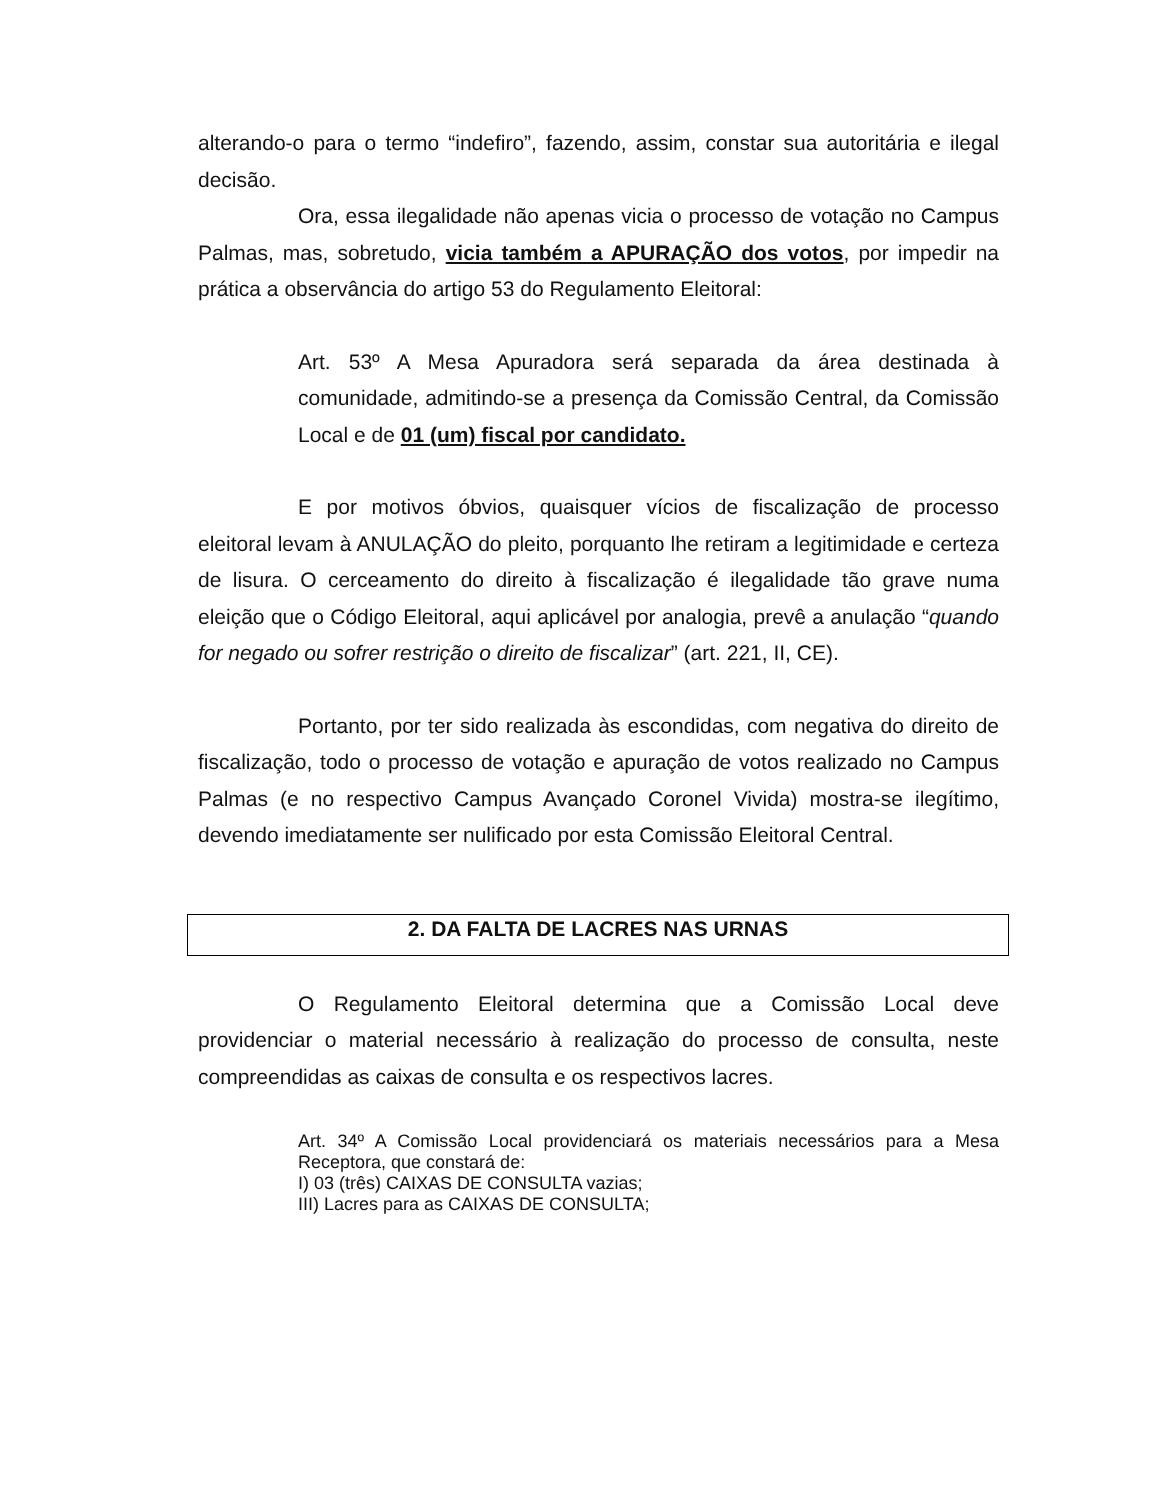alterando-o para o termo “indefiro”, fazendo, assim, constar sua autoritária e ilegal decisão.
Ora, essa ilegalidade não apenas vicia o processo de votação no Campus Palmas, mas, sobretudo, vicia também a APURAÇÃO dos votos, por impedir na prática a observância do artigo 53 do Regulamento Eleitoral:
Art. 53º A Mesa Apuradora será separada da área destinada à comunidade, admitindo-se a presença da Comissão Central, da Comissão Local e de 01 (um) fiscal por candidato.
E por motivos óbvios, quaisquer vícios de fiscalização de processo eleitoral levam à ANULAÇÃO do pleito, porquanto lhe retiram a legitimidade e certeza de lisura. O cerceamento do direito à fiscalização é ilegalidade tão grave numa eleição que o Código Eleitoral, aqui aplicável por analogia, prevê a anulação “quando for negado ou sofrer restrição o direito de fiscalizar” (art. 221, II, CE).
Portanto, por ter sido realizada às escondidas, com negativa do direito de fiscalização, todo o processo de votação e apuração de votos realizado no Campus Palmas (e no respectivo Campus Avançado Coronel Vivida) mostra-se ilegítimo, devendo imediatamente ser nulificado por esta Comissão Eleitoral Central.
2. DA FALTA DE LACRES NAS URNAS
O Regulamento Eleitoral determina que a Comissão Local deve providenciar o material necessário à realização do processo de consulta, neste compreendidas as caixas de consulta e os respectivos lacres.
Art. 34º A Comissão Local providenciará os materiais necessários para a Mesa Receptora, que constará de:
I) 03 (três) CAIXAS DE CONSULTA vazias;
III) Lacres para as CAIXAS DE CONSULTA;